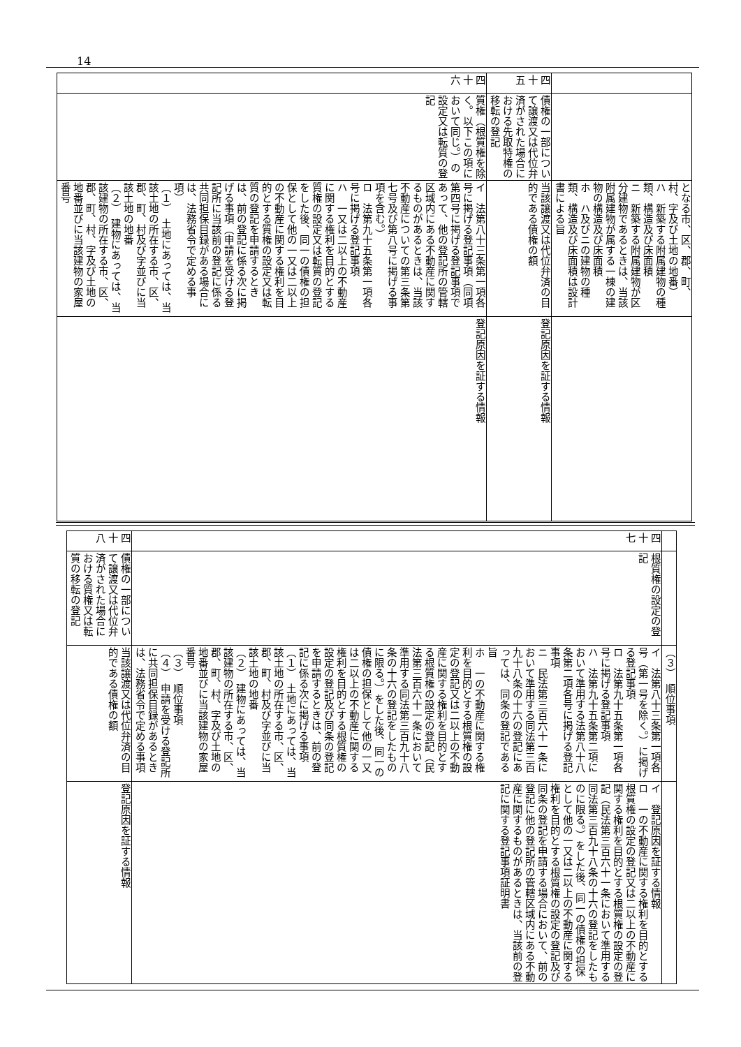14
| | | となる市、区、郡、町、村、字及び土地の地番） ハ 新築する附属建物の種類、構造及び床面積 ニ 新築する附属建物が区分建物であるときは、当該附属建物が属する一棟の建物の構造及び床面積 ホ ハ及びニの建物の種類、構造及び床面積は設計書による旨 | |
| 四十五 | 債権の一部について譲渡又は代位弁済がされた場合における先取特権の移転の登記 | 当該譲渡又は代位弁済の目的である債権の額 | 登記原因を証する情報 |
| 四十六 | 質権（根質権を除く。以下この項において同じ。）の設定又は転質の登記 | イ 法第八十三条第一項各号に掲げる登記事項（同項第四号に掲げる登記事項であって、他の登記所の管轄区域内にある不動産に関するものがあるときは、当該不動産についての第三条第七号及び第八号に掲げる事項を含む。） ロ 法第九十五条第一項各号に掲げる登記事項 ハ 一又は二以上の不動産に関する権利を目的とする質権の設定又は転質の登記をした後、同一の債権の担保として他の一又は二以上の不動産に関する権利を目的とする質権の設定又は転質の登記を申請するときは、前の登記に係る次に掲げる事項（申請を受ける登記所に当該前の登記に係る共同担保目録がある場合には、法務省令で定める事項） （１） 土地にあっては、当該土地の所在する市、区、郡、町、村及び字並びに当該土地の地番 （２） 建物にあっては、当該建物の所在する市、区、郡、町、村、字及び土地の地番並びに当該建物の家屋番号 | 登記原因を証する情報 |
| | | （３） 順位事項 | |
| 四十七 | 根質権の設定の登記 | イ 法第八十三条第一項各号（第一号を除く。）に掲げる登記事項 ロ 法第九十五条第一項各号に掲げる登記事項 ハ 法第九十五条第二項において準用する法第八十八条第二項各号に掲げる登記事項 ニ 民法第三百六十一条において準用する同法第三百九十八条の十六の登記にあっては、同条の登記である旨 ホ 一の不動産に関する権利を目的とする根質権の設定の登記又は二以上の不動産に関する権利を目的とする根質権の設定の登記（民法第三百六十一条において準用する同法第三百九十八条の十六の登記をしたものに限る。）をした後、同一の債権の担保として他の一又は二以上の不動産に関する権利を目的とする根質権の設定の登記及び同条の登記を申請するときは、前の登記に係る次に掲げる事項 （１） 土地にあっては、当該土地の所在する市、区、郡、町、村及び字並びに当該土地の地番 （２） 建物にあっては、当該建物の所在する市、区、郡、町、村、字及び土地の地番並びに当該建物の家屋番号 （３） 順位事項 （４） 申請を受ける登記所に共同担保目録があるときは、法務省令で定める事項 | イ 登記原因を証する情報 ロ 一の不動産に関する権利を目的とする根質権の設定の登記又は二以上の不動産に関する権利を目的とする根質権の設定の登記（民法第三百六十一条において準用する同法第三百九十八条の十六の登記をしたものに限る。）をした後、同一の債権の担保として他の一又は二以上の不動産に関する権利を目的とする根質権の設定の登記及び同条の登記を申請する場合において、前の登記に他の登記所の管轄区域内にある不動産に関するものがあるときは、当該前の登記に関する登記事項証明書 |
| 四十八 | 債権の一部について譲渡又は代位弁済がされた場合における質権又は転質の移転の登記 | 当該譲渡又は代位弁済の目的である債権の額 | 登記原因を証する情報 |